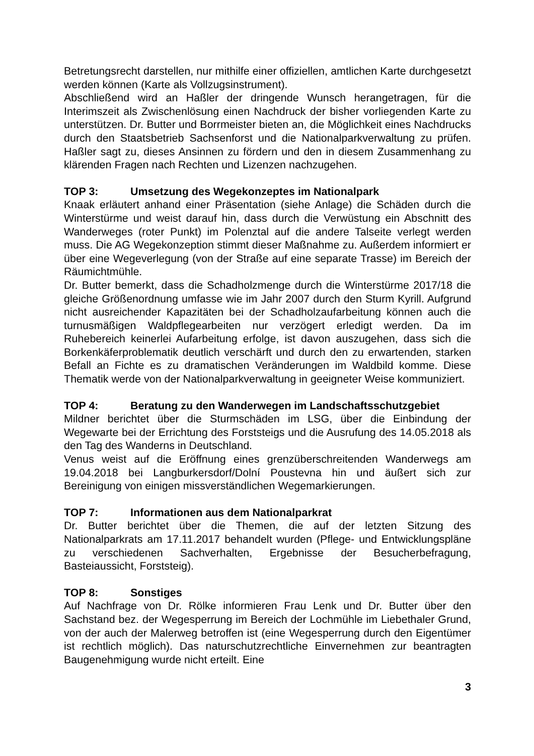Betretungsrecht darstellen, nur mithilfe einer offiziellen, amtlichen Karte durchgesetzt werden können (Karte als Vollzugsinstrument).
Abschließend wird an Haßler der dringende Wunsch herangetragen, für die Interimszeit als Zwischenlösung einen Nachdruck der bisher vorliegenden Karte zu unterstützen. Dr. Butter und Borrmeister bieten an, die Möglichkeit eines Nachdrucks durch den Staatsbetrieb Sachsenforst und die Nationalparkverwaltung zu prüfen. Haßler sagt zu, dieses Ansinnen zu fördern und den in diesem Zusammenhang zu klärenden Fragen nach Rechten und Lizenzen nachzugehen.
TOP 3: Umsetzung des Wegekonzeptes im Nationalpark
Knaak erläutert anhand einer Präsentation (siehe Anlage) die Schäden durch die Winterstürme und weist darauf hin, dass durch die Verwüstung ein Abschnitt des Wanderweges (roter Punkt) im Polenztal auf die andere Talseite verlegt werden muss. Die AG Wegekonzeption stimmt dieser Maßnahme zu. Außerdem informiert er über eine Wegeverlegung (von der Straße auf eine separate Trasse) im Bereich der Räumichtmühle.
Dr. Butter bemerkt, dass die Schadholzmenge durch die Winterstürme 2017/18 die gleiche Größenordnung umfasse wie im Jahr 2007 durch den Sturm Kyrill. Aufgrund nicht ausreichender Kapazitäten bei der Schadholzaufarbeitung können auch die turnusmäßigen Waldpflegearbeiten nur verzögert erledigt werden. Da im Ruhebereich keinerlei Aufarbeitung erfolge, ist davon auszugehen, dass sich die Borkenkäferproblematik deutlich verschärft und durch den zu erwartenden, starken Befall an Fichte es zu dramatischen Veränderungen im Waldbild komme. Diese Thematik werde von der Nationalparkverwaltung in geeigneter Weise kommuniziert.
TOP 4: Beratung zu den Wanderwegen im Landschaftsschutzgebiet
Mildner berichtet über die Sturmschäden im LSG, über die Einbindung der Wegewarte bei der Errichtung des Forststeigs und die Ausrufung des 14.05.2018 als den Tag des Wanderns in Deutschland.
Venus weist auf die Eröffnung eines grenzüberschreitenden Wanderwegs am 19.04.2018 bei Langburkersdorf/Dolní Poustevna hin und äußert sich zur Bereinigung von einigen missverständlichen Wegemarkierungen.
TOP 7: Informationen aus dem Nationalparkrat
Dr. Butter berichtet über die Themen, die auf der letzten Sitzung des Nationalparkrats am 17.11.2017 behandelt wurden (Pflege- und Entwicklungspläne zu verschiedenen Sachverhalten, Ergebnisse der Besucherbefragung, Basteiaussicht, Forststeig).
TOP 8: Sonstiges
Auf Nachfrage von Dr. Rölke informieren Frau Lenk und Dr. Butter über den Sachstand bez. der Wegesperrung im Bereich der Lochmühle im Liebethaler Grund, von der auch der Malerweg betroffen ist (eine Wegesperrung durch den Eigentümer ist rechtlich möglich). Das naturschutzrechtliche Einvernehmen zur beantragten Baugenehmigung wurde nicht erteilt. Eine
3